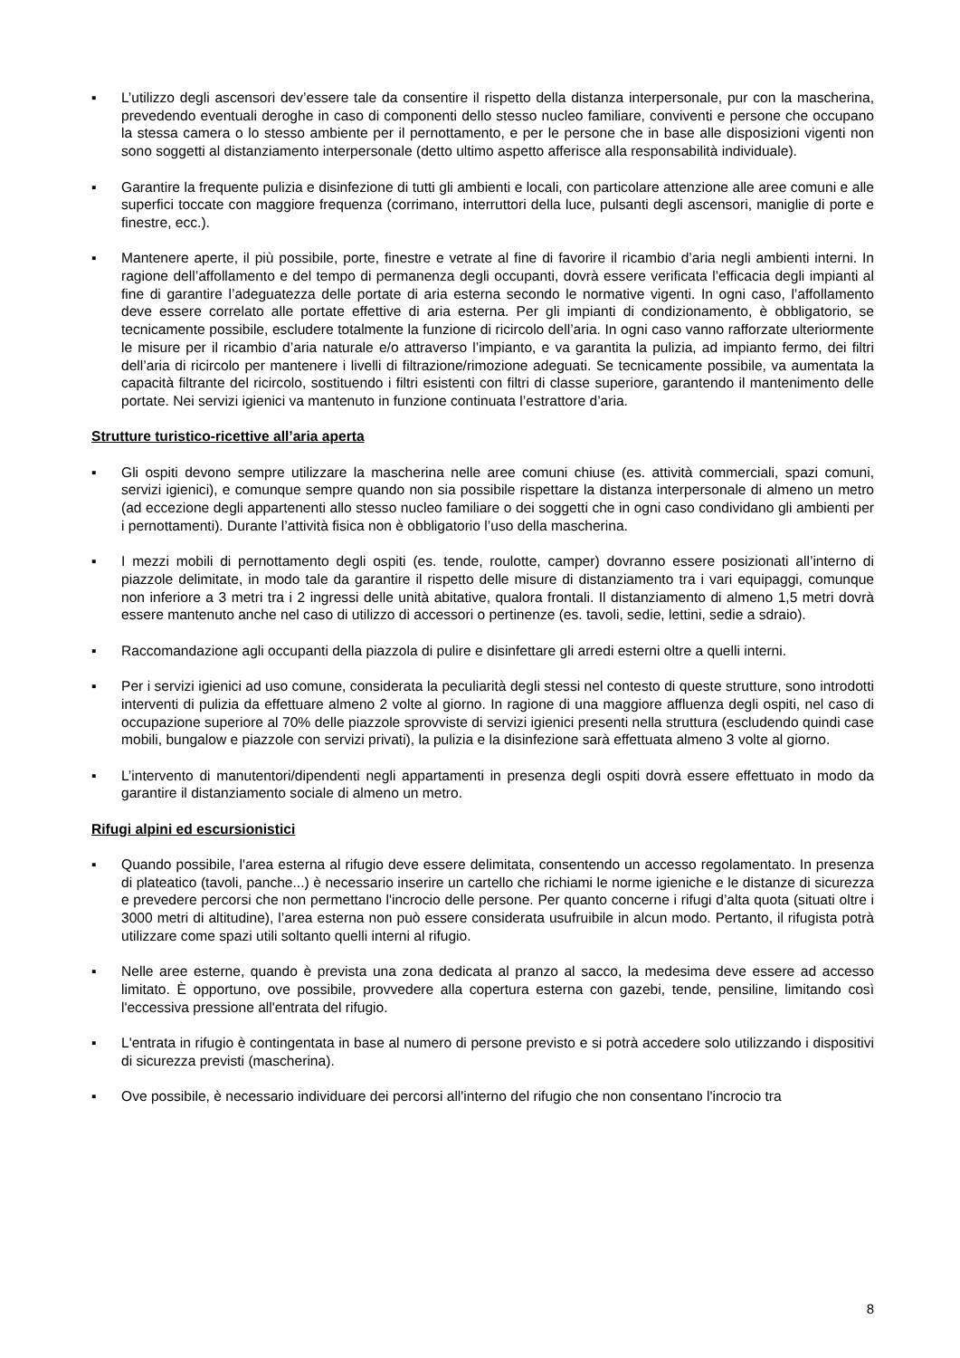▪ L’utilizzo degli ascensori dev’essere tale da consentire il rispetto della distanza interpersonale, pur con la mascherina, prevedendo eventuali deroghe in caso di componenti dello stesso nucleo familiare, conviventi e persone che occupano la stessa camera o lo stesso ambiente per il pernottamento, e per le persone che in base alle disposizioni vigenti non sono soggetti al distanziamento interpersonale (detto ultimo aspetto afferisce alla responsabilità individuale).
▪ Garantire la frequente pulizia e disinfezione di tutti gli ambienti e locali, con particolare attenzione alle aree comuni e alle superfici toccate con maggiore frequenza (corrimano, interruttori della luce, pulsanti degli ascensori, maniglie di porte e finestre, ecc.).
▪ Mantenere aperte, il più possibile, porte, finestre e vetrate al fine di favorire il ricambio d’aria negli ambienti interni. In ragione dell’affollamento e del tempo di permanenza degli occupanti, dovrà essere verificata l’efficacia degli impianti al fine di garantire l’adeguatezza delle portate di aria esterna secondo le normative vigenti. In ogni caso, l’affollamento deve essere correlato alle portate effettive di aria esterna. Per gli impianti di condizionamento, è obbligatorio, se tecnicamente possibile, escludere totalmente la funzione di ricircolo dell’aria. In ogni caso vanno rafforzate ulteriormente le misure per il ricambio d’aria naturale e/o attraverso l’impianto, e va garantita la pulizia, ad impianto fermo, dei filtri dell’aria di ricircolo per mantenere i livelli di filtrazione/rimozione adeguati. Se tecnicamente possibile, va aumentata la capacità filtrante del ricircolo, sostituendo i filtri esistenti con filtri di classe superiore, garantendo il mantenimento delle portate. Nei servizi igienici va mantenuto in funzione continuata l’estrattore d’aria.
Strutture turistico-ricettive all’aria aperta
▪ Gli ospiti devono sempre utilizzare la mascherina nelle aree comuni chiuse (es. attività commerciali, spazi comuni, servizi igienici), e comunque sempre quando non sia possibile rispettare la distanza interpersonale di almeno un metro (ad eccezione degli appartenenti allo stesso nucleo familiare o dei soggetti che in ogni caso condividano gli ambienti per i pernottamenti). Durante l’attività fisica non è obbligatorio l’uso della mascherina.
▪ I mezzi mobili di pernottamento degli ospiti (es. tende, roulotte, camper) dovranno essere posizionati all’interno di piazzole delimitate, in modo tale da garantire il rispetto delle misure di distanziamento tra i vari equipaggi, comunque non inferiore a 3 metri tra i 2 ingressi delle unità abitative, qualora frontali. Il distanziamento di almeno 1,5 metri dovrà essere mantenuto anche nel caso di utilizzo di accessori o pertinenze (es. tavoli, sedie, lettini, sedie a sdraio).
▪ Raccomandazione agli occupanti della piazzola di pulire e disinfettare gli arredi esterni oltre a quelli interni.
▪ Per i servizi igienici ad uso comune, considerata la peculiarità degli stessi nel contesto di queste strutture, sono introdotti interventi di pulizia da effettuare almeno 2 volte al giorno. In ragione di una maggiore affluenza degli ospiti, nel caso di occupazione superiore al 70% delle piazzole sprovviste di servizi igienici presenti nella struttura (escludendo quindi case mobili, bungalow e piazzole con servizi privati), la pulizia e la disinfezione sarà effettuata almeno 3 volte al giorno.
▪ L’intervento di manutentori/dipendenti negli appartamenti in presenza degli ospiti dovrà essere effettuato in modo da garantire il distanziamento sociale di almeno un metro.
Rifugi alpini ed escursionistici
▪ Quando possibile, l'area esterna al rifugio deve essere delimitata, consentendo un accesso regolamentato. In presenza di plateatico (tavoli, panche...) è necessario inserire un cartello che richiami le norme igieniche e le distanze di sicurezza e prevedere percorsi che non permettano l'incrocio delle persone. Per quanto concerne i rifugi d’alta quota (situati oltre i 3000 metri di altitudine), l’area esterna non può essere considerata usufruibile in alcun modo. Pertanto, il rifugista potrà utilizzare come spazi utili soltanto quelli interni al rifugio.
▪ Nelle aree esterne, quando è prevista una zona dedicata al pranzo al sacco, la medesima deve essere ad accesso limitato. È opportuno, ove possibile, provvedere alla copertura esterna con gazebi, tende, pensiline, limitando così l'eccessiva pressione all'entrata del rifugio.
▪ L'entrata in rifugio è contingentata in base al numero di persone previsto e si potrà accedere solo utilizzando i dispositivi di sicurezza previsti (mascherina).
▪ Ove possibile, è necessario individuare dei percorsi all'interno del rifugio che non consentano l'incrocio tra
8